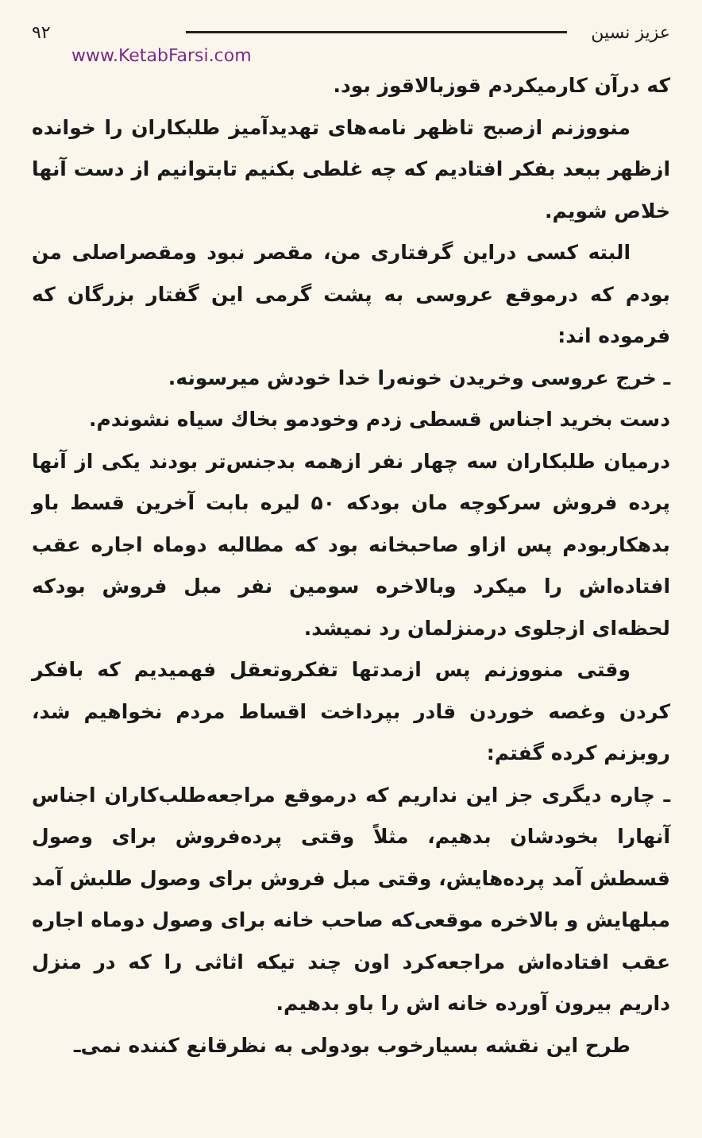عزیز نسین ۹۲
www.KetabFarsi.com
که درآن کارمیکردم قوزبالاقوز بود.
منووزنم ازصبح تاظهر نامه‌های تهدیدآمیز طلبکاران را خوانده ازظهر ببعد بفکر افتادیم که چه غلطی بکنیم تابتوانیم از دست آنها خلاص شویم.
البته کسی دراین گرفتاری من، مقصر نبود ومقصراصلی من بودم که درموقع عروسی به پشت گرمی این گفتار بزرگان که فرموده اند:
ـ خرج عروسی وخریدن خونه‌را خدا خودش میرسونه.
دست بخرید اجناس قسطی زدم وخودمو بخاك سیاه نشوندم.
درمیان طلبکاران سه چهار نفر ازهمه بدجنس‌تر بودند یکی از آنها پرده فروش سرکوچه مان بودکه ۵۰ لیره بابت آخرین قسط باو بدهکاربودم پس ازاو صاحبخانه بود که مطالبه دوماه اجاره عقب افتاده‌اش را میکرد وبالاخره سومین نفر مبل فروش بودکه لحظه‌ای ازجلوی درمنزلمان رد نمیشد.
وقتی منووزنم پس ازمدتها تفکروتعقل فهمیدیم که بافکر کردن وغصه خوردن قادر بپرداخت اقساط مردم نخواهیم شد، روبزنم کرده گفتم:
ـ چاره دیگری جز این نداریم که درموقع مراجعه‌طلب‌کاران اجناس آنهارا بخودشان بدهیم، مثلاً وقتی پرده‌فروش برای وصول قسطش آمد پرده‌هایش، وقتی مبل فروش برای وصول طلبش آمد مبلهایش و بالاخره موقعی‌که صاحب خانه برای وصول دوماه اجاره عقب افتاده‌اش مراجعه‌کرد اون چند تیکه اثاثی را که در منزل داریم بیرون آورده خانه اش را باو بدهیم.
طرح این نقشه بسیارخوب بودولی به نظرقانع کننده نمی‌ـ